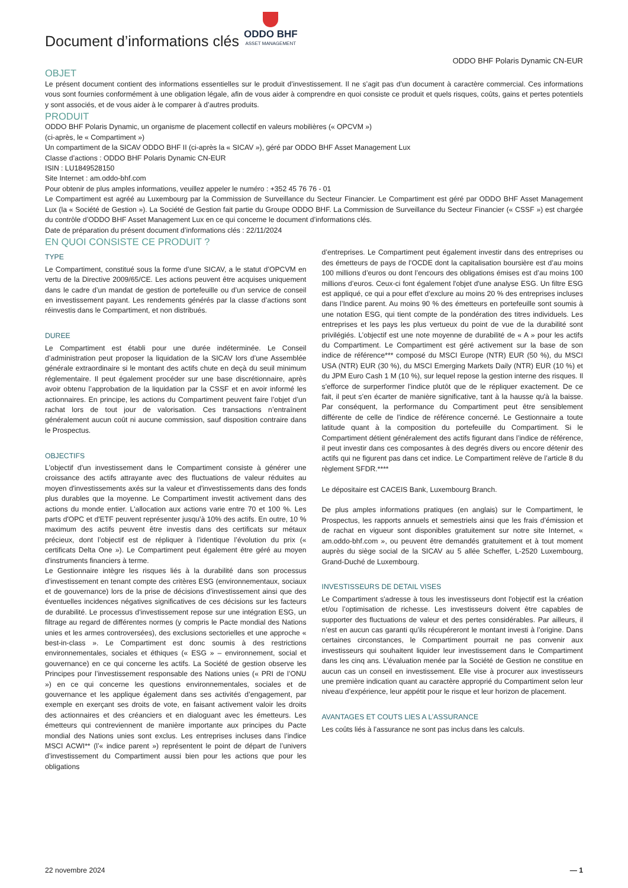Document d’informations clés
ODDO BHF
ASSET MANAGEMENT
ODDO BHF Polaris Dynamic CN-EUR
OBJET
Le présent document contient des informations essentielles sur le produit d’investissement. Il ne s’agit pas d’un document à caractère commercial. Ces informations vous sont fournies conformément à une obligation légale, afin de vous aider à comprendre en quoi consiste ce produit et quels risques, coûts, gains et pertes potentiels y sont associés, et de vous aider à le comparer à d’autres produits.
PRODUIT
ODDO BHF Polaris Dynamic, un organisme de placement collectif en valeurs mobilières (« OPCVM »)
(ci-après, le « Compartiment »)
Un compartiment de la SICAV ODDO BHF II (ci-après la « SICAV »), géré par ODDO BHF Asset Management Lux
Classe d’actions : ODDO BHF Polaris Dynamic CN-EUR
ISIN : LU1849528150
Site Internet : am.oddo-bhf.com
Pour obtenir de plus amples informations, veuillez appeler le numéro : +352 45 76 76 - 01
Le Compartiment est agréé au Luxembourg par la Commission de Surveillance du Secteur Financier. Le Compartiment est géré par ODDO BHF Asset Management Lux (la « Société de Gestion »). La Société de Gestion fait partie du Groupe ODDO BHF. La Commission de Surveillance du Secteur Financier (« CSSF ») est chargée du contrôle d’ODDO BHF Asset Management Lux en ce qui concerne le document d’informations clés.
Date de préparation du présent document d’informations clés : 22/11/2024
EN QUOI CONSISTE CE PRODUIT ?
TYPE
Le Compartiment, constitué sous la forme d’une SICAV, a le statut d’OPCVM en vertu de la Directive 2009/65/CE. Les actions peuvent être acquises uniquement dans le cadre d’un mandat de gestion de portefeuille ou d’un service de conseil en investissement payant. Les rendements générés par la classe d’actions sont réinvestis dans le Compartiment, et non distribués.
DUREE
Le Compartiment est établi pour une durée indéterminée. Le Conseil d’administration peut proposer la liquidation de la SICAV lors d’une Assemblée générale extraordinaire si le montant des actifs chute en deçà du seuil minimum réglementaire. Il peut également procéder sur une base discrétionnaire, après avoir obtenu l’approbation de la liquidation par la CSSF et en avoir informé les actionnaires. En principe, les actions du Compartiment peuvent faire l’objet d’un rachat lors de tout jour de valorisation. Ces transactions n’entraînent généralement aucun coût ni aucune commission, sauf disposition contraire dans le Prospectus.
OBJECTIFS
L'objectif d'un investissement dans le Compartiment consiste à générer une croissance des actifs attrayante avec des fluctuations de valeur réduites au moyen d'investissements axés sur la valeur et d'investissements dans des fonds plus durables que la moyenne. Le Compartiment investit activement dans des actions du monde entier. L'allocation aux actions varie entre 70 et 100 %. Les parts d'OPC et d'ETF peuvent représenter jusqu'à 10% des actifs. En outre, 10 % maximum des actifs peuvent être investis dans des certificats sur métaux précieux, dont l’objectif est de répliquer à l’identique l’évolution du prix (« certificats Delta One »). Le Compartiment peut également être géré au moyen d'instruments financiers à terme.
Le Gestionnaire intègre les risques liés à la durabilité dans son processus d’investissement en tenant compte des critères ESG (environnementaux, sociaux et de gouvernance) lors de la prise de décisions d’investissement ainsi que des éventuelles incidences négatives significatives de ces décisions sur les facteurs de durabilité. Le processus d'investissement repose sur une intégration ESG, un filtrage au regard de différentes normes (y compris le Pacte mondial des Nations unies et les armes controversées), des exclusions sectorielles et une approche « best-in-class ». Le Compartiment est donc soumis à des restrictions environnementales, sociales et éthiques (« ESG » – environnement, social et gouvernance) en ce qui concerne les actifs. La Société de gestion observe les Principes pour l’investissement responsable des Nations unies (« PRI de l’ONU ») en ce qui concerne les questions environnementales, sociales et de gouvernance et les applique également dans ses activités d’engagement, par exemple en exerçant ses droits de vote, en faisant activement valoir les droits des actionnaires et des créanciers et en dialoguant avec les émetteurs. Les émetteurs qui contreviennent de manière importante aux principes du Pacte mondial des Nations unies sont exclus. Les entreprises incluses dans l’indice MSCI ACWI** (l’« indice parent ») représentent le point de départ de l’univers d’investissement du Compartiment aussi bien pour les actions que pour les obligations
d’entreprises. Le Compartiment peut également investir dans des entreprises ou des émetteurs de pays de l’OCDE dont la capitalisation boursière est d’au moins 100 millions d’euros ou dont l’encours des obligations émises est d’au moins 100 millions d’euros. Ceux-ci font également l'objet d'une analyse ESG. Un filtre ESG est appliqué, ce qui a pour effet d’exclure au moins 20 % des entreprises incluses dans l’Indice parent. Au moins 90 % des émetteurs en portefeuille sont soumis à une notation ESG, qui tient compte de la pondération des titres individuels. Les entreprises et les pays les plus vertueux du point de vue de la durabilité sont privilégiés. L’objectif est une note moyenne de durabilité de « A » pour les actifs du Compartiment. Le Compartiment est géré activement sur la base de son indice de référence*** composé du MSCI Europe (NTR) EUR (50 %), du MSCI USA (NTR) EUR (30 %), du MSCI Emerging Markets Daily (NTR) EUR (10 %) et du JPM Euro Cash 1 M (10 %), sur lequel repose la gestion interne des risques. Il s’efforce de surperformer l’indice plutôt que de le répliquer exactement. De ce fait, il peut s’en écarter de manière significative, tant à la hausse qu'à la baisse. Par conséquent, la performance du Compartiment peut être sensiblement différente de celle de l’indice de référence concerné. Le Gestionnaire a toute latitude quant à la composition du portefeuille du Compartiment. Si le Compartiment détient généralement des actifs figurant dans l’indice de référence, il peut investir dans ces composantes à des degrés divers ou encore détenir des actifs qui ne figurent pas dans cet indice. Le Compartiment relève de l’article 8 du règlement SFDR.****
Le dépositaire est CACEIS Bank, Luxembourg Branch.
De plus amples informations pratiques (en anglais) sur le Compartiment, le Prospectus, les rapports annuels et semestriels ainsi que les frais d’émission et de rachat en vigueur sont disponibles gratuitement sur notre site Internet, « am.oddo-bhf.com », ou peuvent être demandés gratuitement et à tout moment auprès du siège social de la SICAV au 5 allée Scheffer, L-2520 Luxembourg, Grand-Duché de Luxembourg.
INVESTISSEURS DE DETAIL VISES
Le Compartiment s'adresse à tous les investisseurs dont l'objectif est la création et/ou l’optimisation de richesse. Les investisseurs doivent être capables de supporter des fluctuations de valeur et des pertes considérables. Par ailleurs, il n’est en aucun cas garanti qu’ils récupéreront le montant investi à l’origine. Dans certaines circonstances, le Compartiment pourrait ne pas convenir aux investisseurs qui souhaitent liquider leur investissement dans le Compartiment dans les cinq ans. L’évaluation menée par la Société de Gestion ne constitue en aucun cas un conseil en investissement. Elle vise à procurer aux investisseurs une première indication quant au caractère approprié du Compartiment selon leur niveau d’expérience, leur appétit pour le risque et leur horizon de placement.
AVANTAGES ET COUTS LIES A L’ASSURANCE
Les coûts liés à l’assurance ne sont pas inclus dans les calculs.
22 novembre 2024 — 1